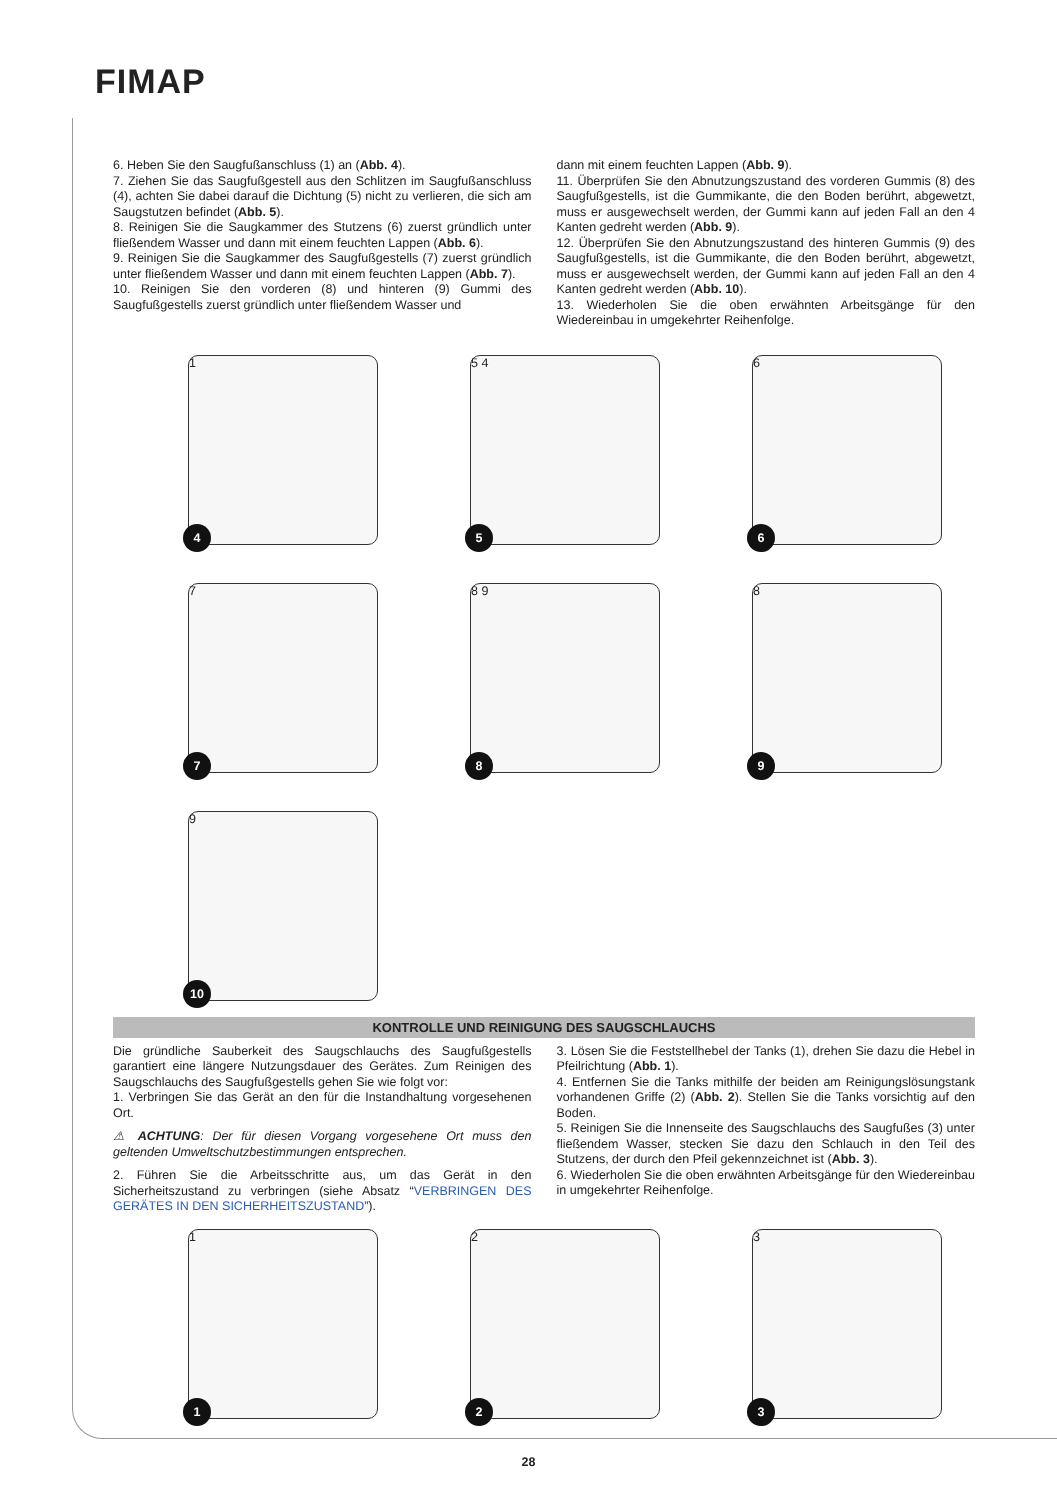FIMAP
6. Heben Sie den Saugfußanschluss (1) an (Abb. 4).
7. Ziehen Sie das Saugfußgestell aus den Schlitzen im Saugfußanschluss (4), achten Sie dabei darauf die Dichtung (5) nicht zu verlieren, die sich am Saugstutzen befindet (Abb. 5).
8. Reinigen Sie die Saugkammer des Stutzens (6) zuerst gründlich unter fließendem Wasser und dann mit einem feuchten Lappen (Abb. 6).
9. Reinigen Sie die Saugkammer des Saugfußgestells (7) zuerst gründlich unter fließendem Wasser und dann mit einem feuchten Lappen (Abb. 7).
10. Reinigen Sie den vorderen (8) und hinteren (9) Gummi des Saugfußgestells zuerst gründlich unter fließendem Wasser und
dann mit einem feuchten Lappen (Abb. 9).
11. Überprüfen Sie den Abnutzungszustand des vorderen Gummis (8) des Saugfußgestells, ist die Gummikante, die den Boden berührt, abgewetzt, muss er ausgewechselt werden, der Gummi kann auf jeden Fall an den 4 Kanten gedreht werden (Abb. 9).
12. Überprüfen Sie den Abnutzungszustand des hinteren Gummis (9) des Saugfußgestells, ist die Gummikante, die den Boden berührt, abgewetzt, muss er ausgewechselt werden, der Gummi kann auf jeden Fall an den 4 Kanten gedreht werden (Abb. 10).
13. Wiederholen Sie die oben erwähnten Arbeitsgänge für den Wiedereinbau in umgekehrter Reihenfolge.
1
4
5 4
5
6
6
7
7
8 9
8
8
9
9
10
KONTROLLE UND REINIGUNG DES SAUGSCHLAUCHS
Die gründliche Sauberkeit des Saugschlauchs des Saugfußgestells garantiert eine längere Nutzungsdauer des Gerätes. Zum Reinigen des Saugschlauchs des Saugfußgestells gehen Sie wie folgt vor:
1. Verbringen Sie das Gerät an den für die Instandhaltung vorgesehenen Ort.
⚠ ACHTUNG: Der für diesen Vorgang vorgesehene Ort muss den geltenden Umweltschutzbestimmungen entsprechen.
2. Führen Sie die Arbeitsschritte aus, um das Gerät in den Sicherheitszustand zu verbringen (siehe Absatz “VERBRINGEN DES GERÄTES IN DEN SICHERHEITSZUSTAND”).
3. Lösen Sie die Feststellhebel der Tanks (1), drehen Sie dazu die Hebel in Pfeilrichtung (Abb. 1).
4. Entfernen Sie die Tanks mithilfe der beiden am Reinigungslösungstank vorhandenen Griffe (2) (Abb. 2). Stellen Sie die Tanks vorsichtig auf den Boden.
5. Reinigen Sie die Innenseite des Saugschlauchs des Saugfußes (3) unter fließendem Wasser, stecken Sie dazu den Schlauch in den Teil des Stutzens, der durch den Pfeil gekennzeichnet ist (Abb. 3).
6. Wiederholen Sie die oben erwähnten Arbeitsgänge für den Wiedereinbau in umgekehrter Reihenfolge.
1
1
2
2
3
3
28